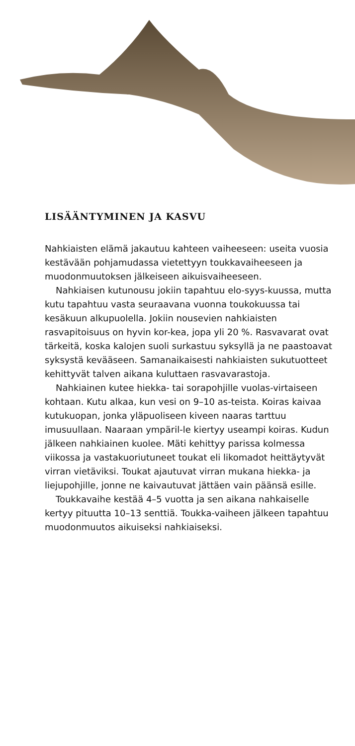LISÄÄNTYMINEN JA KASVU
Nahkiaisten elämä jakautuu kahteen vaiheeseen: useita vuosia kestävään pohjamudassa vietettyyn toukkavaiheeseen ja muodonmuutoksen jälkeiseen aikuisvaiheeseen.
Nahkiaisen kutunousu jokiin tapahtuu elo-syys-kuussa, mutta kutu tapahtuu vasta seuraavana vuonna toukokuussa tai kesäkuun alkupuolella. Jokiin nousevien nahkiaisten rasvapitoisuus on hyvin kor-kea, jopa yli 20 %. Rasvavarat ovat tärkeitä, koska kalojen suoli surkastuu syksyllä ja ne paastoavat syksystä kevääseen. Samanaikaisesti nahkiaisten sukutuotteet kehittyvät talven aikana kuluttaen rasvavarastoja.
Nahkiainen kutee hiekka- tai sorapohjille vuolas-virtaiseen kohtaan. Kutu alkaa, kun vesi on 9–10 as-teista. Koiras kaivaa kutukuopan, jonka yläpuoliseen kiveen naaras tarttuu imusuullaan. Naaraan ympäril-le kiertyy useampi koiras. Kudun jälkeen nahkiainen kuolee. Mäti kehittyy parissa kolmessa viikossa ja vastakuoriutuneet toukat eli likomadot heittäytyvät virran vietäviksi. Toukat ajautuvat virran mukana hiekka- ja liejupohjille, jonne ne kaivautuvat jättäen vain päänsä esille.
Toukkavaihe kestää 4–5 vuotta ja sen aikana nahkaiselle kertyy pituutta 10–13 senttiä. Toukka-vaiheen jälkeen tapahtuu muodonmuutos aikuiseksi nahkiaiseksi.